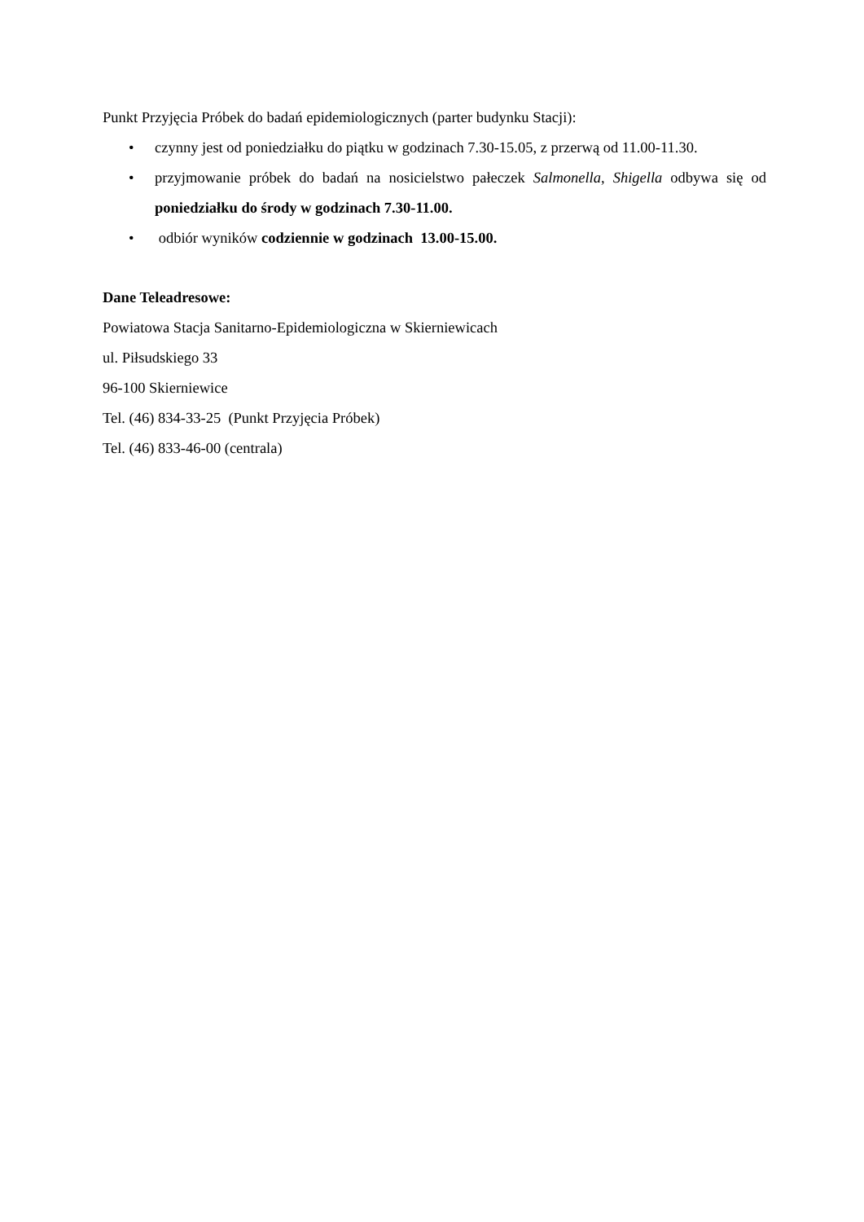Punkt Przyjęcia Próbek do badań epidemiologicznych (parter budynku Stacji):
• czynny jest od poniedziałku do piątku w godzinach 7.30-15.05, z przerwą od 11.00-11.30.
• przyjmowanie próbek do badań na nosicielstwo pałeczek Salmonella, Shigella odbywa się od poniedziałku do środy w godzinach 7.30-11.00.
• odbiór wyników codziennie w godzinach 13.00-15.00.
Dane Teleadresowe:
Powiatowa Stacja Sanitarno-Epidemiologiczna w Skierniewicach
ul. Piłsudskiego 33
96-100 Skierniewice
Tel. (46) 834-33-25 (Punkt Przyjęcia Próbek)
Tel. (46) 833-46-00 (centrala)